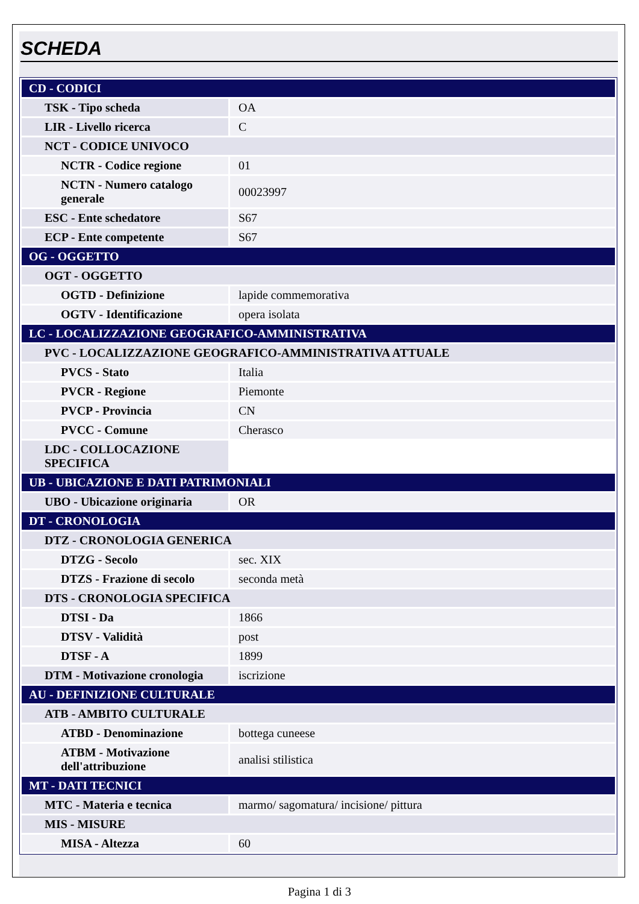SCHEDA
| CD - CODICI | |
| TSK - Tipo scheda | OA |
| LIR - Livello ricerca | C |
| NCT - CODICE UNIVOCO | |
| NCTR - Codice regione | 01 |
| NCTN - Numero catalogo generale | 00023997 |
| ESC - Ente schedatore | S67 |
| ECP - Ente competente | S67 |
| OG - OGGETTO | |
| OGT - OGGETTO | |
| OGTD - Definizione | lapide commemorativa |
| OGTV - Identificazione | opera isolata |
| LC - LOCALIZZAZIONE GEOGRAFICO-AMMINISTRATIVA | |
| PVC - LOCALIZZAZIONE GEOGRAFICO-AMMINISTRATIVA ATTUALE | |
| PVCS - Stato | Italia |
| PVCR - Regione | Piemonte |
| PVCP - Provincia | CN |
| PVCC - Comune | Cherasco |
| LDC - COLLOCAZIONE SPECIFICA | |
| UB - UBICAZIONE E DATI PATRIMONIALI | |
| UBO - Ubicazione originaria | OR |
| DT - CRONOLOGIA | |
| DTZ - CRONOLOGIA GENERICA | |
| DTZG - Secolo | sec. XIX |
| DTZS - Frazione di secolo | seconda metà |
| DTS - CRONOLOGIA SPECIFICA | |
| DTSI - Da | 1866 |
| DTSV - Validità | post |
| DTSF - A | 1899 |
| DTM - Motivazione cronologia | iscrizione |
| AU - DEFINIZIONE CULTURALE | |
| ATB - AMBITO CULTURALE | |
| ATBD - Denominazione | bottega cuneese |
| ATBM - Motivazione dell'attribuzione | analisi stilistica |
| MT - DATI TECNICI | |
| MTC - Materia e tecnica | marmo/ sagomatura/ incisione/ pittura |
| MIS - MISURE | |
| MISA - Altezza | 60 |
Pagina 1 di 3